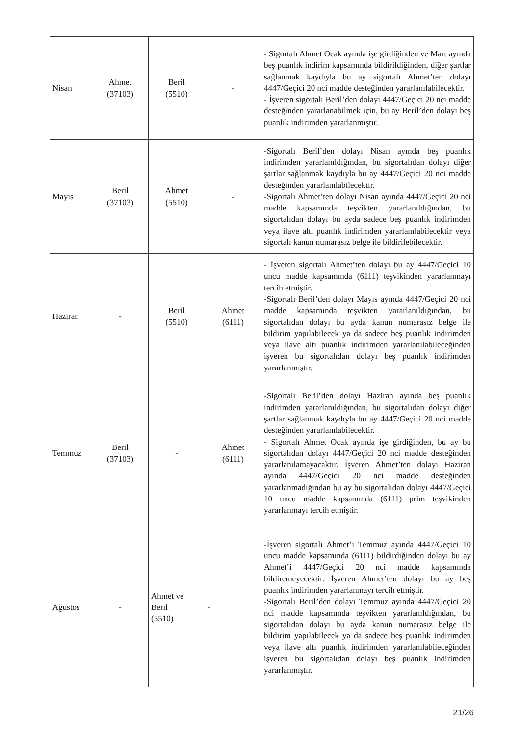| Nisan | Ahmet (37103) | Beril (5510) | - | - Sigortalı Ahmet Ocak ayında işe girdiğinden ve Mart ayında beş puanlık indirim kapsamında bildirildiğinden, diğer şartlar sağlanmak kaydıyla bu ay sigortalı Ahmet’ten dolayı 4447/Geçici 20 nci madde desteğinden yararlanılabilecektir. - İşveren sigortalı Beril’den dolayı 4447/Geçici 20 nci madde desteğinden yararlanabilmek için, bu ay Beril’den dolayı beş puanlık indirimden yararlanmıştır. |
| Mayıs | Beril (37103) | Ahmet (5510) | - | -Sigortalı Beril’den dolayı Nisan ayında beş puanlık indirimden yararlanıldığından, bu sigortalıdan dolayı diğer şartlar sağlanmak kaydıyla bu ay 4447/Geçici 20 nci madde desteğinden yararlanılabilecektir. -Sigortalı Ahmet’ten dolayı Nisan ayında 4447/Geçici 20 nci madde kapsamında teşvikten yararlanıldığından, bu sigortalıdan dolayı bu ayda sadece beş puanlık indirimden veya ilave altı puanlık indirimden yararlanılabilecektir veya sigortalı kanun numarasız belge ile bildirilebilecektir. |
| Haziran | - | Beril (5510) | Ahmet (6111) | - İşveren sigortalı Ahmet’ten dolayı bu ay 4447/Geçici 10 uncu madde kapsamında (6111) teşvikinden yararlanmayı tercih etmiştir. -Sigortalı Beril’den dolayı Mayıs ayında 4447/Geçici 20 nci madde kapsamında teşvikten yararlanıldığından, bu sigortalıdan dolayı bu ayda kanun numarasız belge ile bildirim yapılabilecek ya da sadece beş puanlık indirimden veya ilave altı puanlık indirimden yararlanılabileceğinden işveren bu sigortalıdan dolayı beş puanlık indirimden yararlanmıştır. |
| Temmuz | Beril (37103) | - | Ahmet (6111) | -Sigortalı Beril’den dolayı Haziran ayında beş puanlık indirimden yararlanıldığından, bu sigortalıdan dolayı diğer şartlar sağlanmak kaydıyla bu ay 4447/Geçici 20 nci madde desteğinden yararlanılabilecektir. - Sigortalı Ahmet Ocak ayında işe girdiğinden, bu ay bu sigortalıdan dolayı 4447/Geçici 20 nci madde desteğinden yararlanılamayacaktır. İşveren Ahmet’ten dolayı Haziran ayında 4447/Geçici 20 nci madde desteğinden yararlanmadığından bu ay bu sigortalıdan dolayı 4447/Geçici 10 uncu madde kapsamında (6111) prim teşvikinden yararlanmayı tercih etmiştir. |
| Ağustos | - | Ahmet ve Beril (5510) | - | -İşveren sigortalı Ahmet’i Temmuz ayında 4447/Geçici 10 uncu madde kapsamında (6111) bildirdiğinden dolayı bu ay Ahmet’i 4447/Geçici 20 nci madde kapsamında bildiremeyecektir. İşveren Ahmet’ten dolayı bu ay beş puanlık indirimden yararlanmayı tercih etmiştir. -Sigortalı Beril’den dolayı Temmuz ayında 4447/Geçici 20 nci madde kapsamında teşvikten yararlanıldığından, bu sigortalıdan dolayı bu ayda kanun numarasız belge ile bildirim yapılabilecek ya da sadece beş puanlık indirimden veya ilave altı puanlık indirimden yararlanılabileceğinden işveren bu sigortalıdan dolayı beş puanlık indirimden yararlanmıştır. |
21/26